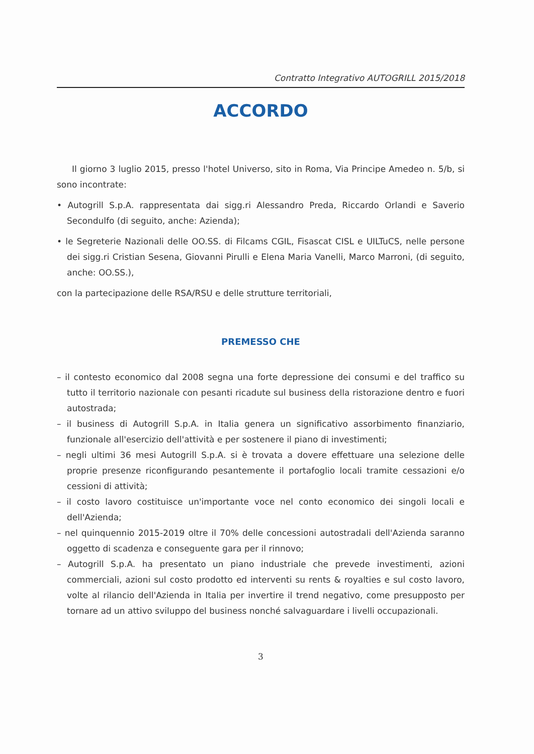Contratto Integrativo AUTOGRILL 2015/2018
ACCORDO
Il giorno 3 luglio 2015, presso l'hotel Universo, sito in Roma, Via Principe Amedeo n. 5/b, si sono incontrate:
• Autogrill S.p.A. rappresentata dai sigg.ri Alessandro Preda, Riccardo Orlandi e Saverio Secondulfo (di seguito, anche: Azienda);
• le Segreterie Nazionali delle OO.SS. di Filcams CGIL, Fisascat CISL e UILTuCS, nelle persone dei sigg.ri Cristian Sesena, Giovanni Pirulli e Elena Maria Vanelli, Marco Marroni, (di seguito, anche: OO.SS.),
con la partecipazione delle RSA/RSU e delle strutture territoriali,
PREMESSO CHE
– il contesto economico dal 2008 segna una forte depressione dei consumi e del traffico su tutto il territorio nazionale con pesanti ricadute sul business della ristorazione dentro e fuori autostrada;
– il business di Autogrill S.p.A. in Italia genera un significativo assorbimento finanziario, funzionale all'esercizio dell'attività e per sostenere il piano di investimenti;
– negli ultimi 36 mesi Autogrill S.p.A. si è trovata a dovere effettuare una selezione delle proprie presenze riconfigurando pesantemente il portafoglio locali tramite cessazioni e/o cessioni di attività;
– il costo lavoro costituisce un'importante voce nel conto economico dei singoli locali e dell'Azienda;
– nel quinquennio 2015-2019 oltre il 70% delle concessioni autostradali dell'Azienda saranno oggetto di scadenza e conseguente gara per il rinnovo;
– Autogrill S.p.A. ha presentato un piano industriale che prevede investimenti, azioni commerciali, azioni sul costo prodotto ed interventi su rents & royalties e sul costo lavoro, volte al rilancio dell'Azienda in Italia per invertire il trend negativo, come presupposto per tornare ad un attivo sviluppo del business nonché salvaguardare i livelli occupazionali.
3